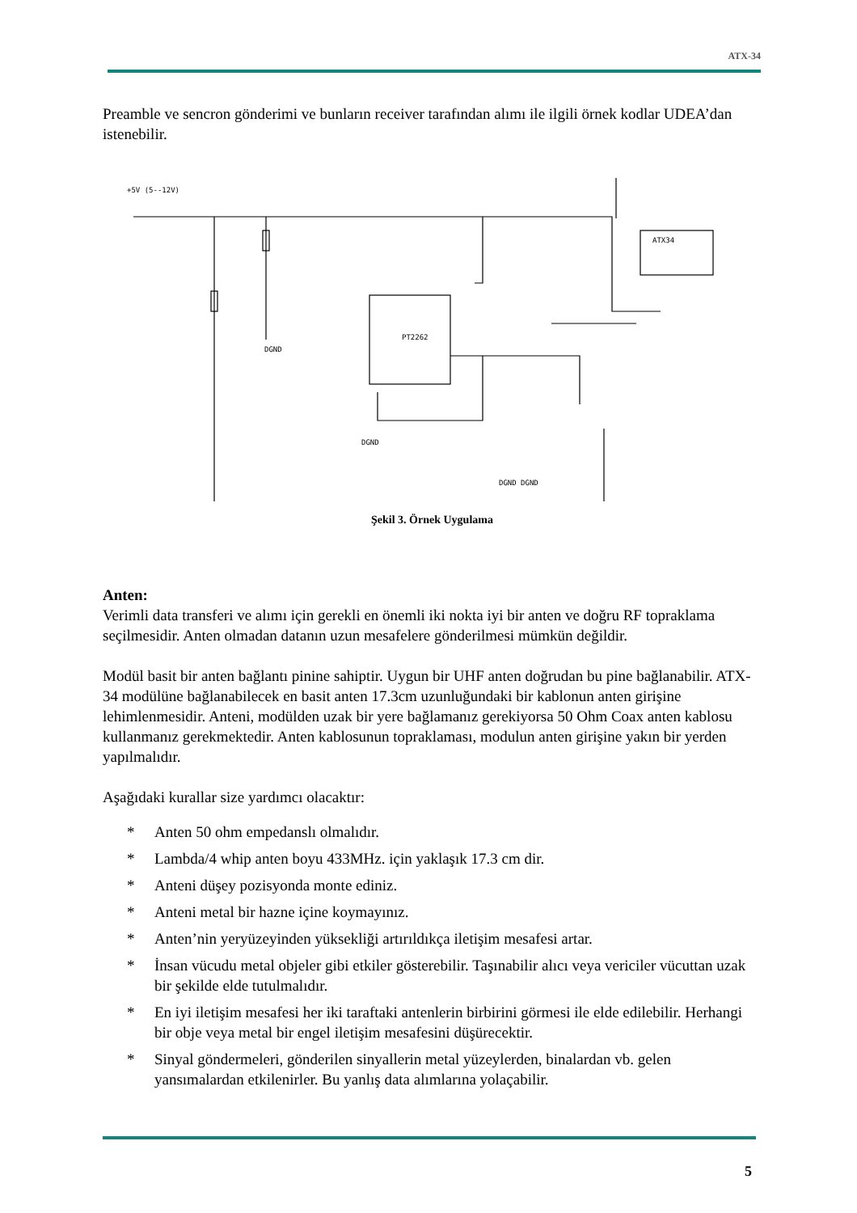ATX-34
Preamble ve sencron gönderimi ve bunların receiver tarafından alımı ile ilgili örnek kodlar UDEA’dan istenebilir.
+5V (5--12V)
ATX34
PT2262
DGND
DGND
DGND DGND
Şekil 3. Örnek Uygulama
Anten:
Verimli data transferi ve alımı için gerekli en önemli iki nokta iyi bir anten ve doğru RF topraklama seçilmesidir. Anten olmadan datanın uzun mesafelere gönderilmesi mümkün değildir.
Modül basit bir anten bağlantı pinine sahiptir. Uygun bir UHF anten doğrudan bu pine bağlanabilir. ATX-34 modülüne bağlanabilecek en basit anten 17.3cm uzunluğundaki bir kablonun anten girişine lehimlenmesidir. Anteni, modülden uzak bir yere bağlamanız gerekiyorsa 50 Ohm Coax anten kablosu kullanmanız gerekmektedir. Anten kablosunun topraklaması, modulun anten girişine yakın bir yerden yapılmalıdır.
Aşağıdaki kurallar size yardımcı olacaktır:
* Anten 50 ohm empedanslı olmalıdır.
* Lambda/4 whip anten boyu 433MHz. için yaklaşık 17.3 cm dir.
* Anteni düşey pozisyonda monte ediniz.
* Anteni metal bir hazne içine koymayınız.
* Anten’nin yeryüzeyinden yüksekliği artırıldıkça iletişim mesafesi artar.
* İnsan vücudu metal objeler gibi etkiler gösterebilir. Taşınabilir alıcı veya vericiler vücuttan uzak bir şekilde elde tutulmalıdır.
* En iyi iletişim mesafesi her iki taraftaki antenlerin birbirini görmesi ile elde edilebilir. Herhangi bir obje veya metal bir engel iletişim mesafesini düşürecektir.
* Sinyal göndermeleri, gönderilen sinyallerin metal yüzeylerden, binalardan vb. gelen yansımalardan etkilenirler. Bu yanlış data alımlarına yolaçabilir.
5